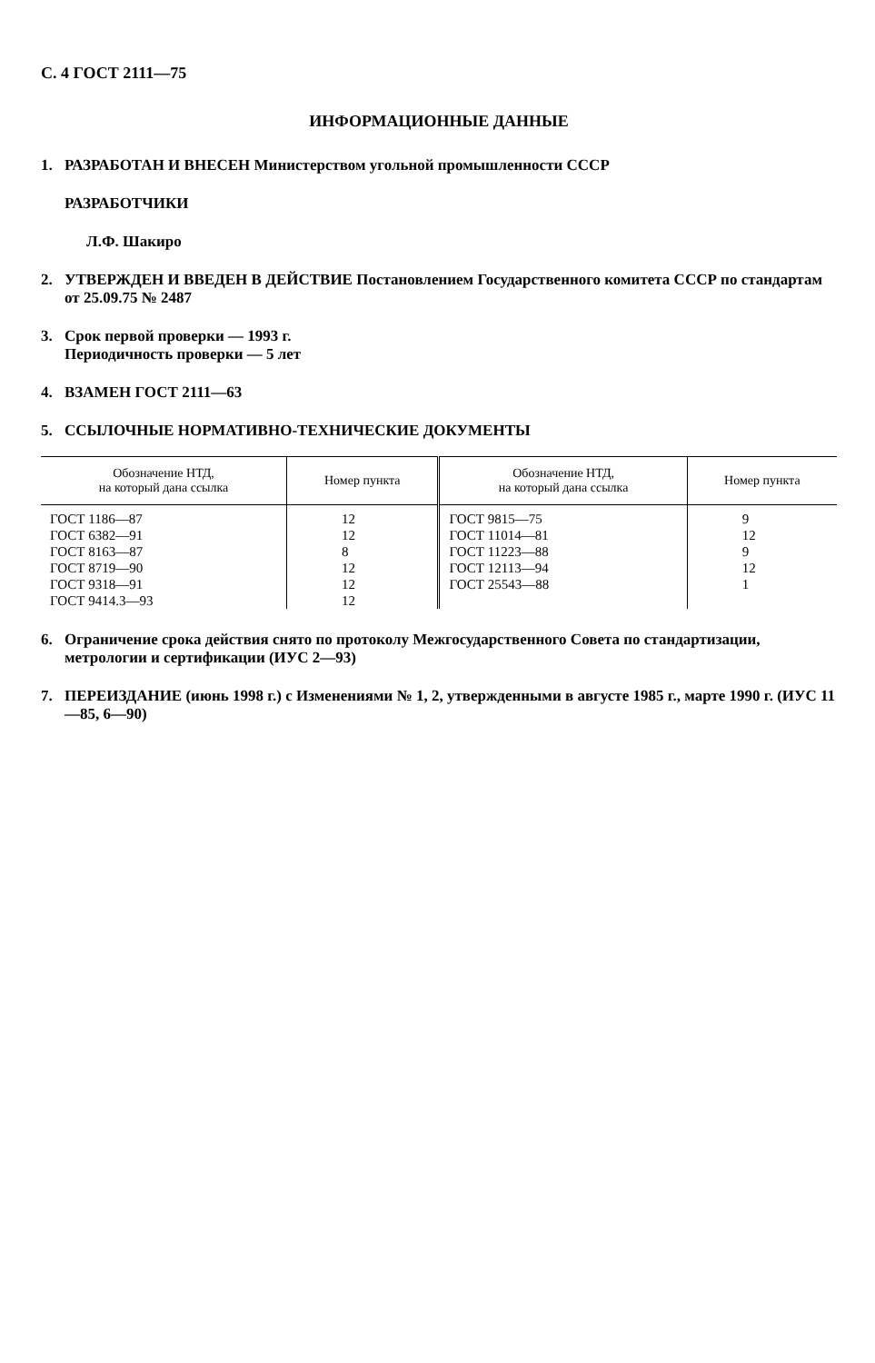С. 4 ГОСТ 2111—75
ИНФОРМАЦИОННЫЕ ДАННЫЕ
1. РАЗРАБОТАН И ВНЕСЕН Министерством угольной промышленности СССР
РАЗРАБОТЧИКИ
Л.Ф. Шакиро
2. УТВЕРЖДЕН И ВВЕДЕН В ДЕЙСТВИЕ Постановлением Государственного комитета СССР по стандартам от 25.09.75 № 2487
3. Срок первой проверки — 1993 г.
Периодичность проверки — 5 лет
4. ВЗАМЕН ГОСТ 2111—63
5. ССЫЛОЧНЫЕ НОРМАТИВНО-ТЕХНИЧЕСКИЕ ДОКУМЕНТЫ
| Обозначение НТД, на который дана ссылка | Номер пункта | Обозначение НТД, на который дана ссылка | Номер пункта |
| --- | --- | --- | --- |
| ГОСТ 1186—87 | 12 | ГОСТ 9815—75 | 9 |
| ГОСТ 6382—91 | 12 | ГОСТ 11014—81 | 12 |
| ГОСТ 8163—87 | 8 | ГОСТ 11223—88 | 9 |
| ГОСТ 8719—90 | 12 | ГОСТ 12113—94 | 12 |
| ГОСТ 9318—91 | 12 | ГОСТ 25543—88 | 1 |
| ГОСТ 9414.3—93 | 12 | | |
6. Ограничение срока действия снято по протоколу Межгосударственного Совета по стандартизации, метрологии и сертификации (ИУС 2—93)
7. ПЕРЕИЗДАНИЕ (июнь 1998 г.) с Изменениями № 1, 2, утвержденными в августе 1985 г., марте 1990 г. (ИУС 11—85, 6—90)